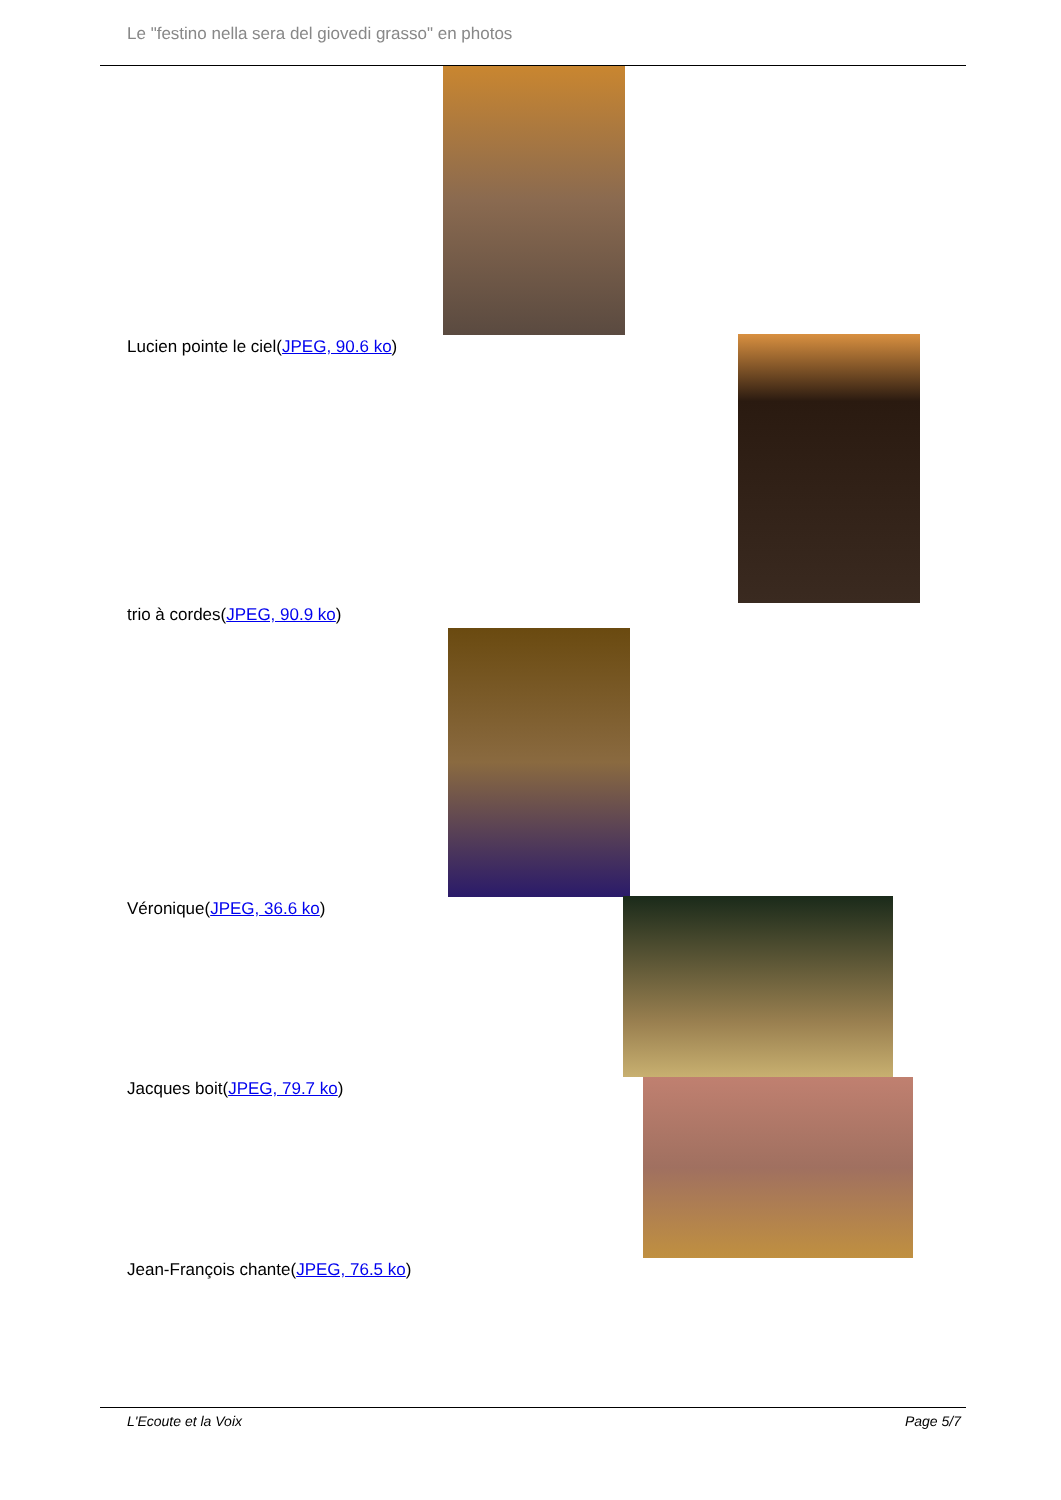Le "festino nella sera del giovedi grasso" en photos
Lucien pointe le ciel(JPEG, 90.6 ko)
trio à cordes(JPEG, 90.9 ko)
Véronique(JPEG, 36.6 ko)
Jacques boit(JPEG, 79.7 ko)
Jean-François chante(JPEG, 76.5 ko)
L'Ecoute et la Voix Page 5/7